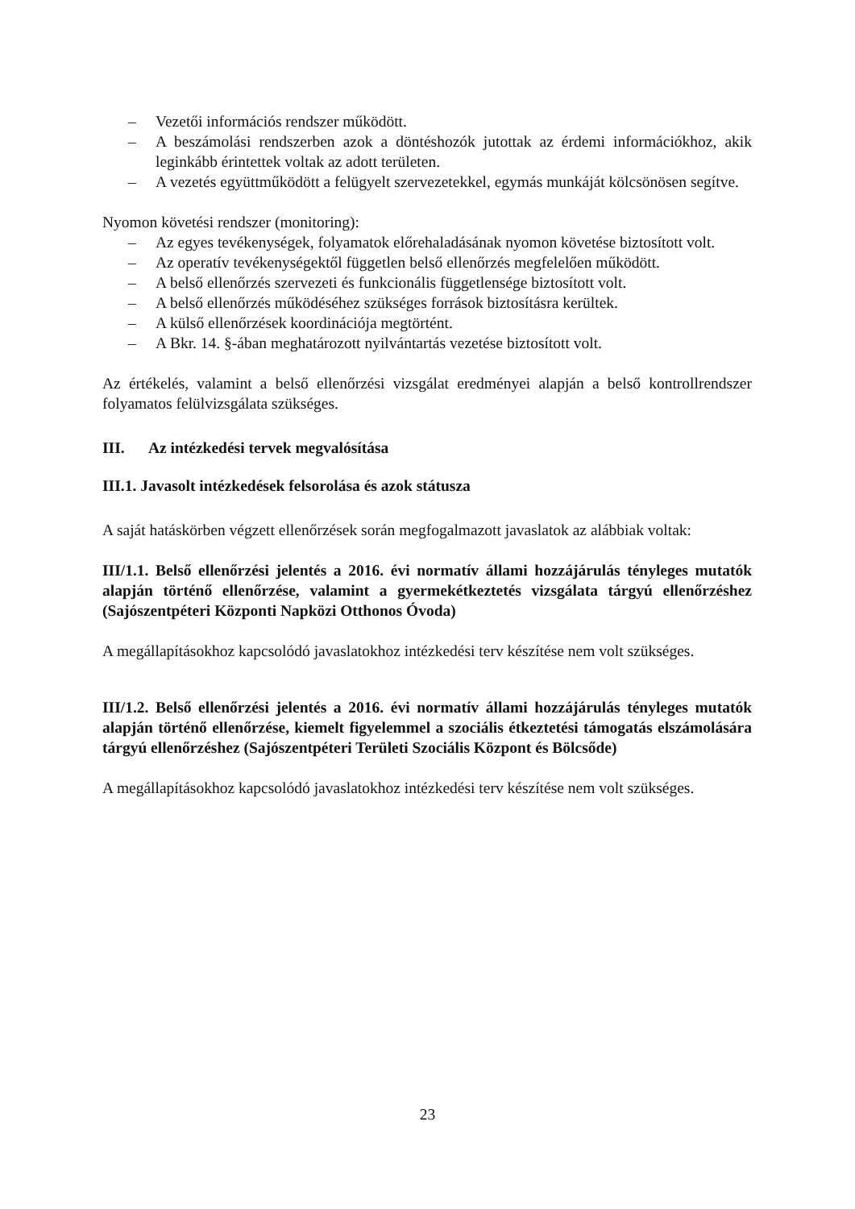– Vezetői információs rendszer működött.
– A beszámolási rendszerben azok a döntéshozók jutottak az érdemi információkhoz, akik leginkább érintettek voltak az adott területen.
– A vezetés együttműködött a felügyelt szervezetekkel, egymás munkáját kölcsönösen segítve.
Nyomon követési rendszer (monitoring):
– Az egyes tevékenységek, folyamatok előrehaladásának nyomon követése biztosított volt.
– Az operatív tevékenységektől független belső ellenőrzés megfelelően működött.
– A belső ellenőrzés szervezeti és funkcionális függetlensége biztosított volt.
– A belső ellenőrzés működéséhez szükséges források biztosításra kerültek.
– A külső ellenőrzések koordinációja megtörtént.
– A Bkr. 14. §-ában meghatározott nyilvántartás vezetése biztosított volt.
Az értékelés, valamint a belső ellenőrzési vizsgálat eredményei alapján a belső kontrollrendszer folyamatos felülvizsgálata szükséges.
III. Az intézkedési tervek megvalósítása
III.1. Javasolt intézkedések felsorolása és azok státusza
A saját hatáskörben végzett ellenőrzések során megfogalmazott javaslatok az alábbiak voltak:
III/1.1. Belső ellenőrzési jelentés a 2016. évi normatív állami hozzájárulás tényleges mutatók alapján történő ellenőrzése, valamint a gyermekétkeztetés vizsgálata tárgyú ellenőrzéshez (Sajószentpéteri Központi Napközi Otthonos Óvoda)
A megállapításokhoz kapcsolódó javaslatokhoz intézkedési terv készítése nem volt szükséges.
III/1.2. Belső ellenőrzési jelentés a 2016. évi normatív állami hozzájárulás tényleges mutatók alapján történő ellenőrzése, kiemelt figyelemmel a szociális étkeztetési támogatás elszámolására tárgyú ellenőrzéshez (Sajószentpéteri Területi Szociális Központ és Bölcsőde)
A megállapításokhoz kapcsolódó javaslatokhoz intézkedési terv készítése nem volt szükséges.
23